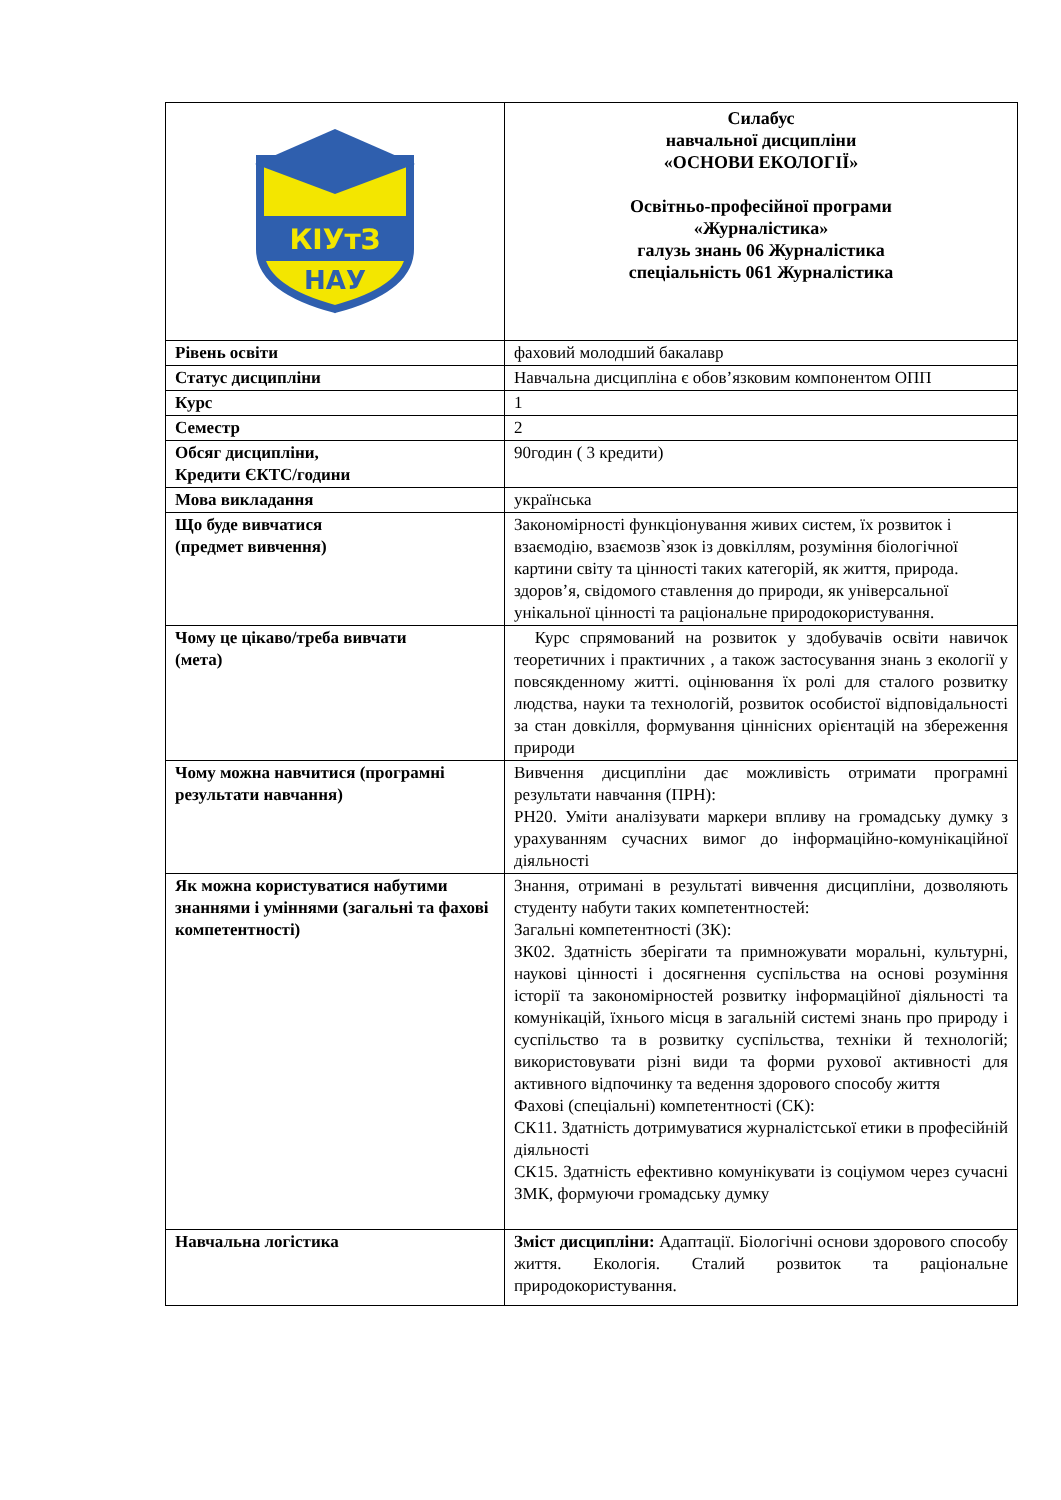| КІУтЗ НАУ | Силабус навчальної дисципліни «ОСНОВИ ЕКОЛОГІЇ» Освітньо-професійної програми «Журналістика» галузь знань 06 Журналістика спеціальність 061 Журналістика |
| Рівень освіти | фаховий молодший бакалавр |
| Статус дисципліни | Навчальна дисципліна є обов’язковим компонентом ОПП |
| Курс | 1 |
| Семестр | 2 |
| Обсяг дисципліни, Кредити ЄКТС/години | 90годин ( 3 кредити) |
| Мова викладання | українська |
| Що буде вивчатися (предмет вивчення) | Закономірності функціонування живих систем, їх розвиток і взаємодію, взаємозв`язок із довкіллям, розуміння біологічної картини світу та цінності таких категорій, як життя, природа. здоров’я, свідомого ставлення до природи, як універсальної унікальної цінності та раціональне природокористування. |
| Чому це цікаво/треба вивчати (мета) | Курс спрямований на розвиток у здобувачів освіти навичок теоретичних і практичних , а також застосування знань з екології у повсякденному житті. оцінювання їх ролі для сталого розвитку людства, науки та технологій, розвиток особистої відповідальності за стан довкілля, формування ціннісних орієнтацій на збереження природи |
| Чому можна навчитися (програмні результати навчання) | Вивчення дисципліни дає можливість отримати програмні результати навчання (ПРН): РН20. Уміти аналізувати маркери впливу на громадську думку з урахуванням сучасних вимог до інформаційно-комунікаційної діяльності |
| Як можна користуватися набутими знаннями і уміннями (загальні та фахові компетентності) | Знання, отримані в результаті вивчення дисципліни, дозволяють студенту набути таких компетентностей: Загальні компетентності (ЗК): ЗК02. Здатність зберігати та примножувати моральні, культурні, наукові цінності і досягнення суспільства на основі розуміння історії та закономірностей розвитку інформаційної діяльності та комунікацій, їхнього місця в загальній системі знань про природу і суспільство та в розвитку суспільства, техніки й технологій; використовувати різні види та форми рухової активності для активного відпочинку та ведення здорового способу життя Фахові (спеціальні) компетентності (СК): СК11. Здатність дотримуватися журналістської етики в професійній діяльності СК15. Здатність ефективно комунікувати із соціумом через сучасні ЗМК, формуючи громадську думку |
| Навчальна логістика | Зміст дисципліни: Адаптації. Біологічні основи здорового способу життя. Екологія. Сталий розвиток та раціональне природокористування. |